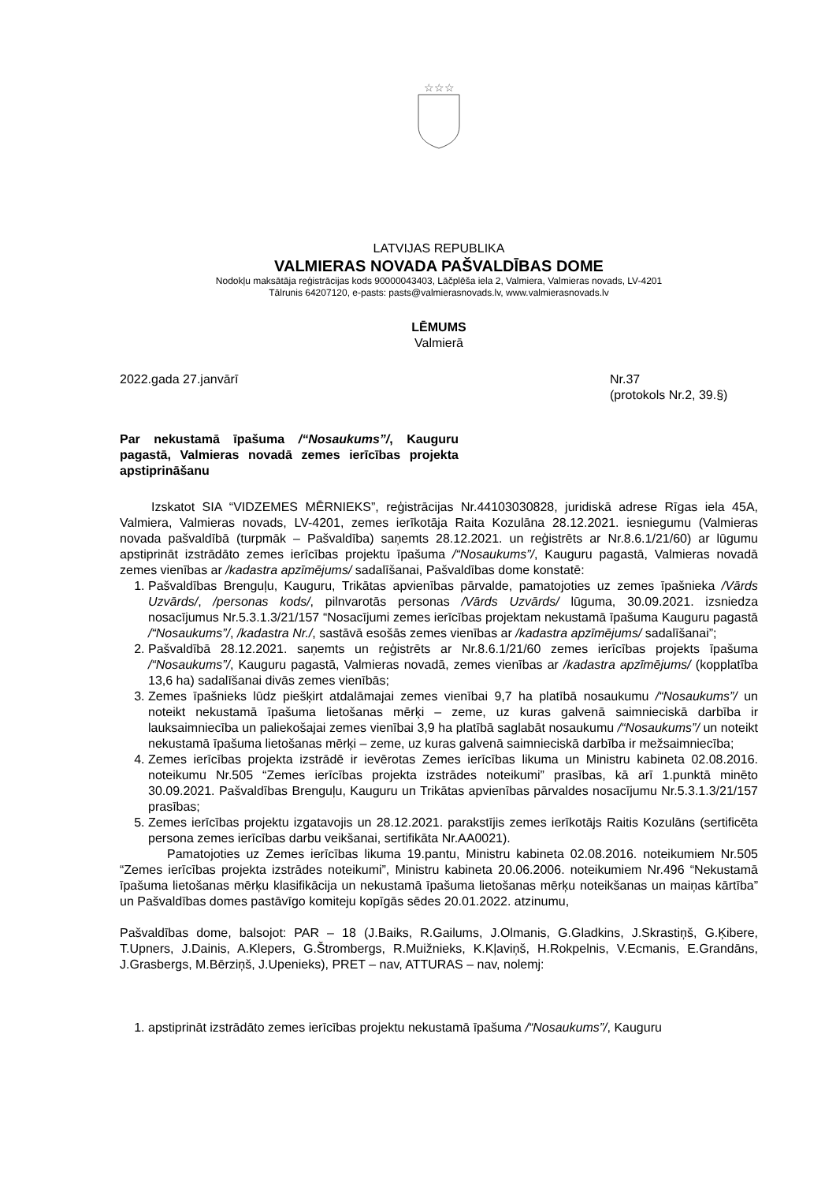☆☆☆
LATVIJAS REPUBLIKA
VALMIERAS NOVADA PAŠVALDĪBAS DOME
Nodokļu maksātāja reģistrācijas kods 90000043403, Lāčplēša iela 2, Valmiera, Valmieras novads, LV-4201
Tālrunis 64207120, e-pasts: pasts@valmierasnovads.lv, www.valmierasnovads.lv
LĒMUMS
Valmierā
2022.gada 27.janvārī Nr.37
(protokols Nr.2, 39.§)
Par nekustamā īpašuma /“Nosaukums”/, Kauguru pagastā, Valmieras novadā zemes ierīcības projekta apstiprināšanu
Izskatot SIA “VIDZEMES MĒRNIEKS”, reģistrācijas Nr.44103030828, juridiskā adrese Rīgas iela 45A, Valmiera, Valmieras novads, LV-4201, zemes ierīkotāja Raita Kozulāna 28.12.2021. iesniegumu (Valmieras novada pašvaldībā (turpmāk – Pašvaldība) saņemts 28.12.2021. un reģistrēts ar Nr.8.6.1/21/60) ar lūgumu apstiprināt izstrādāto zemes ierīcības projektu īpašuma /“Nosaukums”/, Kauguru pagastā, Valmieras novadā zemes vienības ar /kadastra apzīmējums/ sadalīšanai, Pašvaldības dome konstatē:
1. Pašvaldības Brenguļu, Kauguru, Trikātas apvienības pārvalde, pamatojoties uz zemes īpašnieka /Vārds Uzvārds/, /personas kods/, pilnvarotās personas /Vārds Uzvārds/ lūguma, 30.09.2021. izsniedza nosacījumus Nr.5.3.1.3/21/157 “Nosacījumi zemes ierīcības projektam nekustamā īpašuma Kauguru pagastā /“Nosaukums”/, /kadastra Nr./, sastāvā esošās zemes vienības ar /kadastra apzīmējums/ sadalīšanai”;
2. Pašvaldībā 28.12.2021. saņemts un reģistrēts ar Nr.8.6.1/21/60 zemes ierīcības projekts īpašuma /“Nosaukums”/, Kauguru pagastā, Valmieras novadā, zemes vienības ar /kadastra apzīmējums/ (kopplatība 13,6 ha) sadalīšanai divās zemes vienībās;
3. Zemes īpašnieks lūdz piešķirt atdalāmajai zemes vienībai 9,7 ha platībā nosaukumu /“Nosaukums”/ un noteikt nekustamā īpašuma lietošanas mērķi – zeme, uz kuras galvenā saimnieciskā darbība ir lauksaimniecība un paliekošajai zemes vienībai 3,9 ha platībā saglabāt nosaukumu /“Nosaukums”/ un noteikt nekustamā īpašuma lietošanas mērķi – zeme, uz kuras galvenā saimnieciskā darbība ir mežsaimniecība;
4. Zemes ierīcības projekta izstrādē ir ievērotas Zemes ierīcības likuma un Ministru kabineta 02.08.2016. noteikumu Nr.505 “Zemes ierīcības projekta izstrādes noteikumi” prasības, kā arī 1.punktā minēto 30.09.2021. Pašvaldības Brenguļu, Kauguru un Trikātas apvienības pārvaldes nosacījumu Nr.5.3.1.3/21/157 prasības;
5. Zemes ierīcības projektu izgatavojis un 28.12.2021. parakstījis zemes ierīkotājs Raitis Kozulāns (sertificēta persona zemes ierīcības darbu veikšanai, sertifikāta Nr.AA0021).
Pamatojoties uz Zemes ierīcības likuma 19.pantu, Ministru kabineta 02.08.2016. noteikumiem Nr.505 “Zemes ierīcības projekta izstrādes noteikumi”, Ministru kabineta 20.06.2006. noteikumiem Nr.496 “Nekustamā īpašuma lietošanas mērķu klasifikācija un nekustamā īpašuma lietošanas mērķu noteikšanas un maiņas kārtība” un Pašvaldības domes pastāvīgo komiteju kopīgās sēdes 20.01.2022. atzinumu,
Pašvaldības dome, balsojot: PAR – 18 (J.Baiks, R.Gailums, J.Olmanis, G.Gladkins, J.Skrastiņš, G.Ķibere, T.Upners, J.Dainis, A.Klepers, G.Štrombergs, R.Muižnieks, K.Kļaviņš, H.Rokpelnis, V.Ecmanis, E.Grandāns, J.Grasbergs, M.Bērziņš, J.Upenieks), PRET – nav, ATTURAS – nav, nolemj:
1. apstiprināt izstrādāto zemes ierīcības projektu nekustamā īpašuma /“Nosaukums”/, Kauguru